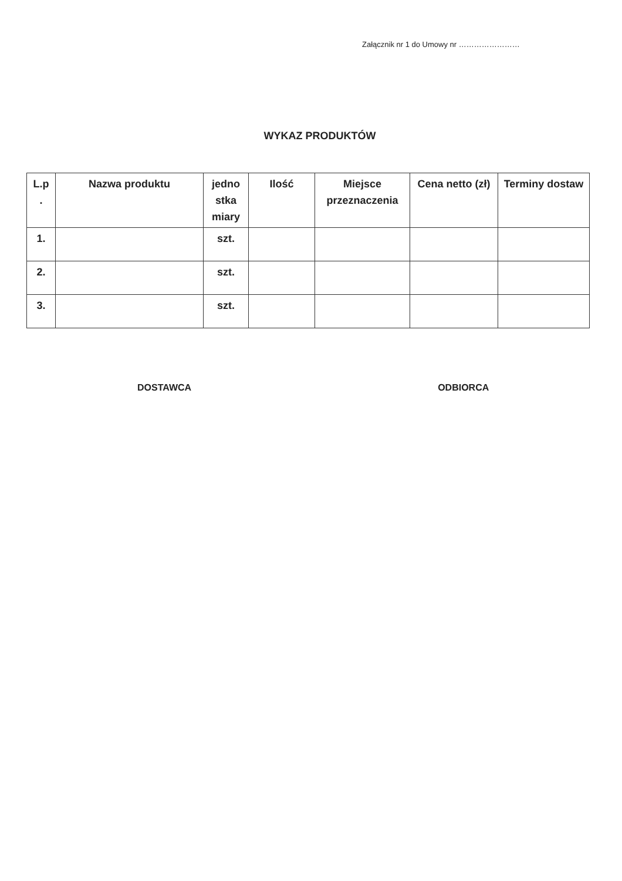Załącznik nr 1 do Umowy nr ……………………
WYKAZ PRODUKTÓW
| L.p . | Nazwa produktu | jedno stka miary | Ilość | Miejsce przeznaczenia | Cena netto (zł) | Terminy dostaw |
| --- | --- | --- | --- | --- | --- | --- |
| 1. | | szt. | | | | |
| 2. | | szt. | | | | |
| 3. | | szt. | | | | |
DOSTAWCA ODBIORCA